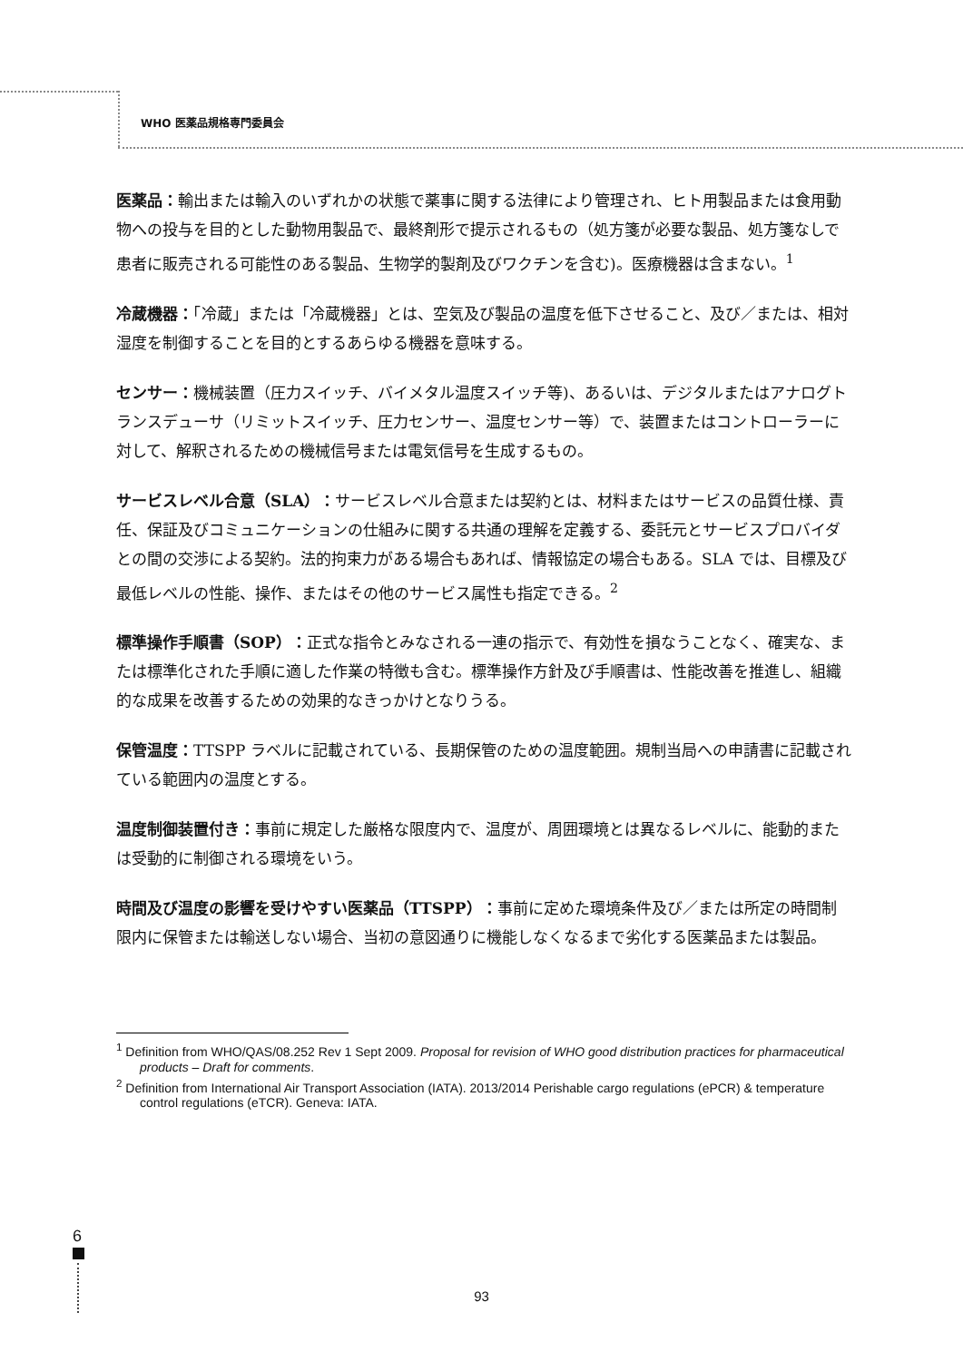WHO 医薬品規格専門委員会
医薬品：輸出または輸入のいずれかの状態で薬事に関する法律により管理され、ヒト用製品または食用動物への投与を目的とした動物用製品で、最終剤形で提示されるもの（処方箋が必要な製品、処方箋なしで患者に販売される可能性のある製品、生物学的製剤及びワクチンを含む)。医療機器は含まない。<sup>1</sup>
冷蔵機器：「冷蔵」または「冷蔵機器」とは、空気及び製品の温度を低下させること、及び／または、相対湿度を制御することを目的とするあらゆる機器を意味する。
センサー：機械装置（圧力スイッチ、バイメタル温度スイッチ等)、あるいは、デジタルまたはアナログトランスデューサ（リミットスイッチ、圧力センサー、温度センサー等）で、装置またはコントローラーに対して、解釈されるための機械信号または電気信号を生成するもの。
サービスレベル合意（SLA）：サービスレベル合意または契約とは、材料またはサービスの品質仕様、責任、保証及びコミュニケーションの仕組みに関する共通の理解を定義する、委託元とサービスプロバイダとの間の交渉による契約。法的拘束力がある場合もあれば、情報協定の場合もある。SLA では、目標及び最低レベルの性能、操作、またはその他のサービス属性も指定できる。<sup>2</sup>
標準操作手順書（SOP）：正式な指令とみなされる一連の指示で、有効性を損なうことなく、確実な、または標準化された手順に適した作業の特徴も含む。標準操作方針及び手順書は、性能改善を推進し、組織的な成果を改善するための効果的なきっかけとなりうる。
保管温度：TTSPP ラベルに記載されている、長期保管のための温度範囲。規制当局への申請書に記載されている範囲内の温度とする。
温度制御装置付き：事前に規定した厳格な限度内で、温度が、周囲環境とは異なるレベルに、能動的または受動的に制御される環境をいう。
時間及び温度の影響を受けやすい医薬品（TTSPP）：事前に定めた環境条件及び／または所定の時間制限内に保管または輸送しない場合、当初の意図通りに機能しなくなるまで劣化する医薬品または製品。
<sup>1</sup> Definition from WHO/QAS/08.252 Rev 1 Sept 2009. Proposal for revision of WHO good distribution practices for pharmaceutical products – Draft for comments.
<sup>2</sup> Definition from International Air Transport Association (IATA). 2013/2014 Perishable cargo regulations (ePCR) & temperature control regulations (eTCR). Geneva: IATA.
6
93